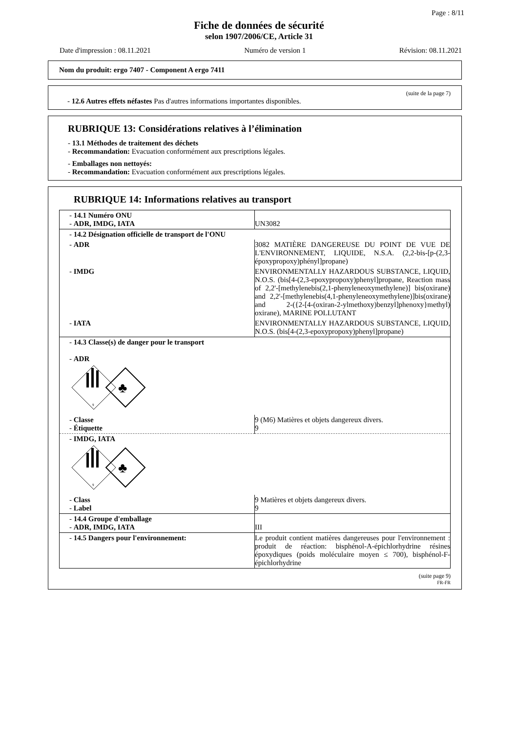Page : 8/11
Fiche de données de sécurité
selon 1907/2006/CE, Article 31
Date d'impression : 08.11.2021 Numéro de version 1 Révision: 08.11.2021
Nom du produit: ergo 7407 - Component A ergo 7411
(suite de la page 7)
- 12.6 Autres effets néfastes Pas d'autres informations importantes disponibles.
RUBRIQUE 13: Considérations relatives à l’élimination
- 13.1 Méthodes de traitement des déchets
- Recommandation: Evacuation conformément aux prescriptions légales.
- Emballages non nettoyés:
- Recommandation: Evacuation conformément aux prescriptions légales.
RUBRIQUE 14: Informations relatives au transport
| - 14.1 Numéro ONU - ADR, IMDG, IATA | UN3082 |
| - 14.2 Désignation officielle de transport de l'ONU | |
| - ADR | 3082 MATIÈRE DANGEREUSE DU POINT DE VUE DE L'ENVIRONNEMENT, LIQUIDE, N.S.A. (2,2-bis-[p-(2,3-époxypropoxy)phényl]propane) |
| - IMDG | ENVIRONMENTALLY HAZARDOUS SUBSTANCE, LIQUID, N.O.S. (bis[4-(2,3-epoxypropoxy)phenyl]propane, Reaction mass of 2,2'-[methylenebis(2,1-phenyleneoxymethylene)] bis(oxirane) and 2,2'-[methylenebis(4,1-phenyleneoxymethylene)]bis(oxirane) and 2-({2-[4-(oxiran-2-ylmethoxy)benzyl]phenoxy}methyl) oxirane), MARINE POLLUTANT |
| - IATA | ENVIRONMENTALLY HAZARDOUS SUBSTANCE, LIQUID, N.O.S. (bis[4-(2,3-epoxypropoxy)phenyl]propane) |
| - 14.3 Classe(s) de danger pour le transport - ADR 9 ♣ | |
| - Classe - Étiquette | 9 (M6) Matières et objets dangereux divers. 9 |
| - IMDG, IATA 9 ♣ | |
| - Class - Label | 9 Matières et objets dangereux divers. 9 |
| - 14.4 Groupe d'emballage - ADR, IMDG, IATA | III |
| - 14.5 Dangers pour l'environnement: | Le produit contient matières dangereuses pour l'environnement : produit de réaction: bisphénol-A-épichlorhydrine résines époxydiques (poids moléculaire moyen ≤ 700), bisphénol-F-épichlorhydrine |
(suite page 9)
FR-FR